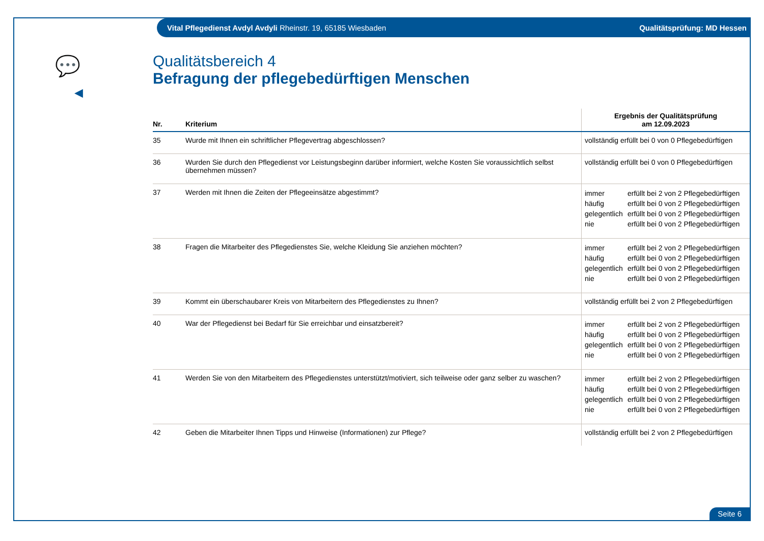Vital Pflegedienst Avdyl Avdyli Rheinstr. 19, 65185 Wiesbaden Qualitätsprüfung: MD Hessen
💬
◀
Qualitätsbereich 4
Befragung der pflegebedürftigen Menschen
| Nr. | Kriterium | Ergebnis der Qualitätsprüfung am 12.09.2023 |
| --- | --- | --- |
| 35 | Wurde mit Ihnen ein schriftlicher Pflegevertrag abgeschlossen? | vollständig erfüllt bei 0 von 0 Pflegebedürftigen |
| 36 | Wurden Sie durch den Pflegedienst vor Leistungsbeginn darüber informiert, welche Kosten Sie voraussichtlich selbst übernehmen müssen? | vollständig erfüllt bei 0 von 0 Pflegebedürftigen |
| 37 | Werden mit Ihnen die Zeiten der Pflegeeinsätze abgestimmt? | immer erfüllt bei 2 von 2 Pflegebedürftigen häufig erfüllt bei 0 von 2 Pflegebedürftigen gelegentlich erfüllt bei 0 von 2 Pflegebedürftigen nie erfüllt bei 0 von 2 Pflegebedürftigen |
| 38 | Fragen die Mitarbeiter des Pflegedienstes Sie, welche Kleidung Sie anziehen möchten? | immer erfüllt bei 2 von 2 Pflegebedürftigen häufig erfüllt bei 0 von 2 Pflegebedürftigen gelegentlich erfüllt bei 0 von 2 Pflegebedürftigen nie erfüllt bei 0 von 2 Pflegebedürftigen |
| 39 | Kommt ein überschaubarer Kreis von Mitarbeitern des Pflegedienstes zu Ihnen? | vollständig erfüllt bei 2 von 2 Pflegebedürftigen |
| 40 | War der Pflegedienst bei Bedarf für Sie erreichbar und einsatzbereit? | immer erfüllt bei 2 von 2 Pflegebedürftigen häufig erfüllt bei 0 von 2 Pflegebedürftigen gelegentlich erfüllt bei 0 von 2 Pflegebedürftigen nie erfüllt bei 0 von 2 Pflegebedürftigen |
| 41 | Werden Sie von den Mitarbeitern des Pflegedienstes unterstützt/motiviert, sich teilweise oder ganz selber zu waschen? | immer erfüllt bei 2 von 2 Pflegebedürftigen häufig erfüllt bei 0 von 2 Pflegebedürftigen gelegentlich erfüllt bei 0 von 2 Pflegebedürftigen nie erfüllt bei 0 von 2 Pflegebedürftigen |
| 42 | Geben die Mitarbeiter Ihnen Tipps und Hinweise (Informationen) zur Pflege? | vollständig erfüllt bei 2 von 2 Pflegebedürftigen |
Seite 6